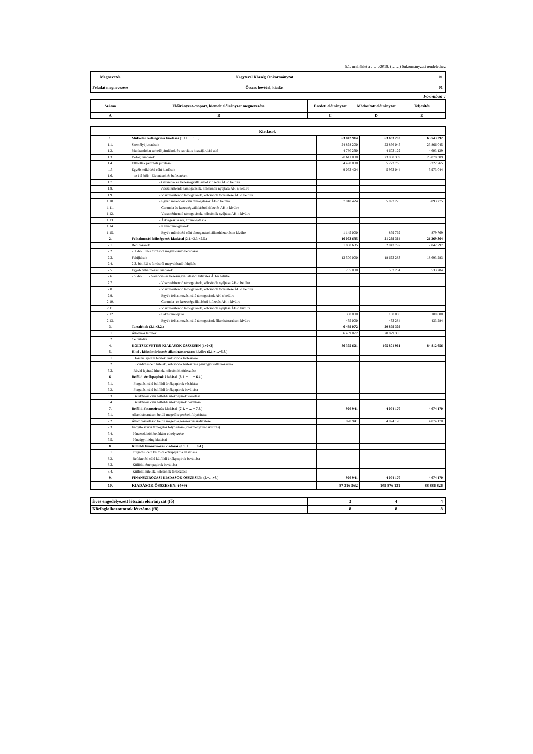5.1. melléklet a ……/2018. (……) önkormányzati rendelethez
| Megnevezés | Nagytevel Község Önkormányzat | 01 |
| Feladat megnevezése | Összes bevétel, kiadás | 01 |
Forintban !
| Száma | Előirányzat-csoport, kiemelt előirányzat megnevezése | Eredeti előirányzat | Módosított előirányzat | Teljesítés |
| --- | --- | --- | --- | --- |
| A | B | C | D | E |
| Kiadások | | | | |
| --- | --- | --- | --- | --- |
| 1. | Működési költségvetés kiadásai (1.1+…+1.5.) | 63 842 914 | 63 653 292 | 63 543 292 |
| 1.1. | Személyi juttatások | 24 898 200 | 23 866 045 | 23 866 045 |
| 1.2. | Munkaadókat terhelő járulékok és szociális hozzájárulási adó | 4 780 290 | 4 603 129 | 4 603 129 |
| 1.3. | Dologi kiadások | 20 611 000 | 23 988 309 | 23 878 309 |
| 1.4. | Ellátottak pénzbeli juttatásai | 4 490 000 | 5 222 765 | 5 222 765 |
| 1.5 | Egyéb működési célú kiadások | 9 063 424 | 5 973 044 | 5 973 044 |
| 1.6. | - az 1.5-ből: - Elvonások és befizetések | | | |
| 1.7. | - Garancia- és kezességvállalásból kifizetés ÁH-n belülre | | | |
| 1.8. | -Visszatérítendő támogatások, kölcsönök nyújtása ÁH-n belülre | | | |
| 1.9. | - Visszatérítendő támogatások, kölcsönök törlesztése ÁH-n belülre | | | |
| 1.10. | - Egyéb működési célú támogatások ÁH-n belülre | 7 918 424 | 5 093 275 | 5 093 275 |
| 1.11. | - Garancia és kezességvállalásból kifizetés ÁH-n kívülre | | | |
| 1.12. | - Visszatérítendő támogatások, kölcsönök nyújtása ÁH-n kívülre | | | |
| 1.13. | - Árkiegészítések, ártámogatások | | | |
| 1.14. | - Kamattámogatások | | | |
| 1.15. | - Egyéb működési célú támogatások államháztartáson kívülre | 1 145 000 | 879 769 | 879 769 |
| 2. | Felhalmozási költségvetés kiadásai (2.1.+2.3.+2.5.) | 16 093 635 | 21 269 364 | 21 269 364 |
| 2.1. | Beruházások | 1 858 635 | 2 042 797 | 2 042 797 |
| 2.2. | 2.1.-ből EU-s forrásból megvalósuló beruházás | | | |
| 2.3. | Felújítások | 13 500 000 | 18 693 283 | 18 693 283 |
| 2.4. | 2.3.-ból EU-s forrásból megvalósuló felújítás | | | |
| 2.5. | Egyéb felhalmozási kiadások | 735 000 | 533 284 | 533 284 |
| 2.6. | 2.5.-ből - Garancia- és kezességvállalásból kifizetés ÁH-n belülre | | | |
| 2.7. | - Visszatérítendő támogatások, kölcsönök nyújtása ÁH-n belülre | | | |
| 2.8. | - Visszatérítendő támogatások, kölcsönök törlesztése ÁH-n belülre | | | |
| 2.9. | - Egyéb felhalmozási célú támogatások ÁH-n belülre | | | |
| 2.10. | - Garancia- és kezességvállalásból kifizetés ÁH-n kívülre | | | |
| 2.11. | - Visszatérítendő támogatások, kölcsönök nyújtása ÁH-n kívülre | | | |
| 2.12. | - Lakástámogatás | 300 000 | 100 000 | 100 000 |
| 2.13. | - Egyéb felhalmozási célú támogatások államháztartáson kívülre | 435 000 | 433 284 | 433 284 |
| 3. | Tartalékok (3.1.+3.2.) | 6 459 072 | 20 879 305 | |
| 3.1. | Általános tartalék | 6 459 072 | 20 879 305 | |
| 3.2. | Céltartalék | | | |
| 4. | KÖLTSÉGVETÉSI KIADÁSOK ÖSSZESEN (1+2+3) | 86 395 621 | 105 801 961 | 84 812 656 |
| 5. | Hitel-, kölcsöntörlesztés államháztartáson kívülre (5.1.+…+5.3.) | | | |
| 5.1. | Hosszú lejáratú hitelek, kölcsönök törlesztése | | | |
| 5.2. | Likviditási célú hitelek, kölcsönök törlesztése pénzügyi vállalkozásnak | | | |
| 5.3. | Rövid lejáratú hitelek, kölcsönök törlesztése | | | |
| 6. | Belföldi értékpapírok kiadásai (6.1. + … + 6.4.) | | | |
| 6.1. | Forgatási célú belföldi értékpapírok vásárlása | | | |
| 6.2. | Forgatási célú belföldi értékpapírok beváltása | | | |
| 6.3. | Befektetési célú belföldi értékpapírok vásárlása | | | |
| 6.4. | Befektetési célú belföldi értékpapírok beváltása | | | |
| 7. | Belföldi finanszírozás kiadásai (7.1. + … + 7.5.) | 920 941 | 4 074 170 | 4 074 170 |
| 7.1. | Államháztartáson belüli megelőlegezések folyósítása | | | |
| 7.2. | Államháztartáson belüli megelőlegezések visszafizetése | 920 941 | 4 074 170 | 4 074 170 |
| 7.3. | Irányító szervi támogatás folyósítása (intézményfinanszírozás) | | | |
| 7.4. | Pénzeszközök betétként elhelyezése | | | |
| 7.5. | Pénzügyi lízing kiadásai | | | |
| 8. | Külföldi finanszírozás kiadásai (8.1. + … + 8.4.) | | | |
| 8.1. | Forgatási célú külföldi értékpapírok vásárlása | | | |
| 8.2. | Befektetési célú külföldi értékpapírok beváltása | | | |
| 8.3. | Külföldi értékpapírok beváltása | | | |
| 8.4. | Külföldi hitelek, kölcsönök törlesztése | | | |
| 9. | FINANSZÍROZÁSI KIADÁSOK ÖSSZESEN: (5.+…+8.) | 920 941 | 4 074 170 | 4 074 170 |
| 10. | KIADÁSOK ÖSSZESEN: (4+9) | 87 316 562 | 109 876 131 | 88 886 826 |
| Éves engedélyezett létszám előirányzat (fő) | 3 | 4 | 4 |
| Közfoglalkoztatottak létszáma (fő) | 8 | 8 | 8 |